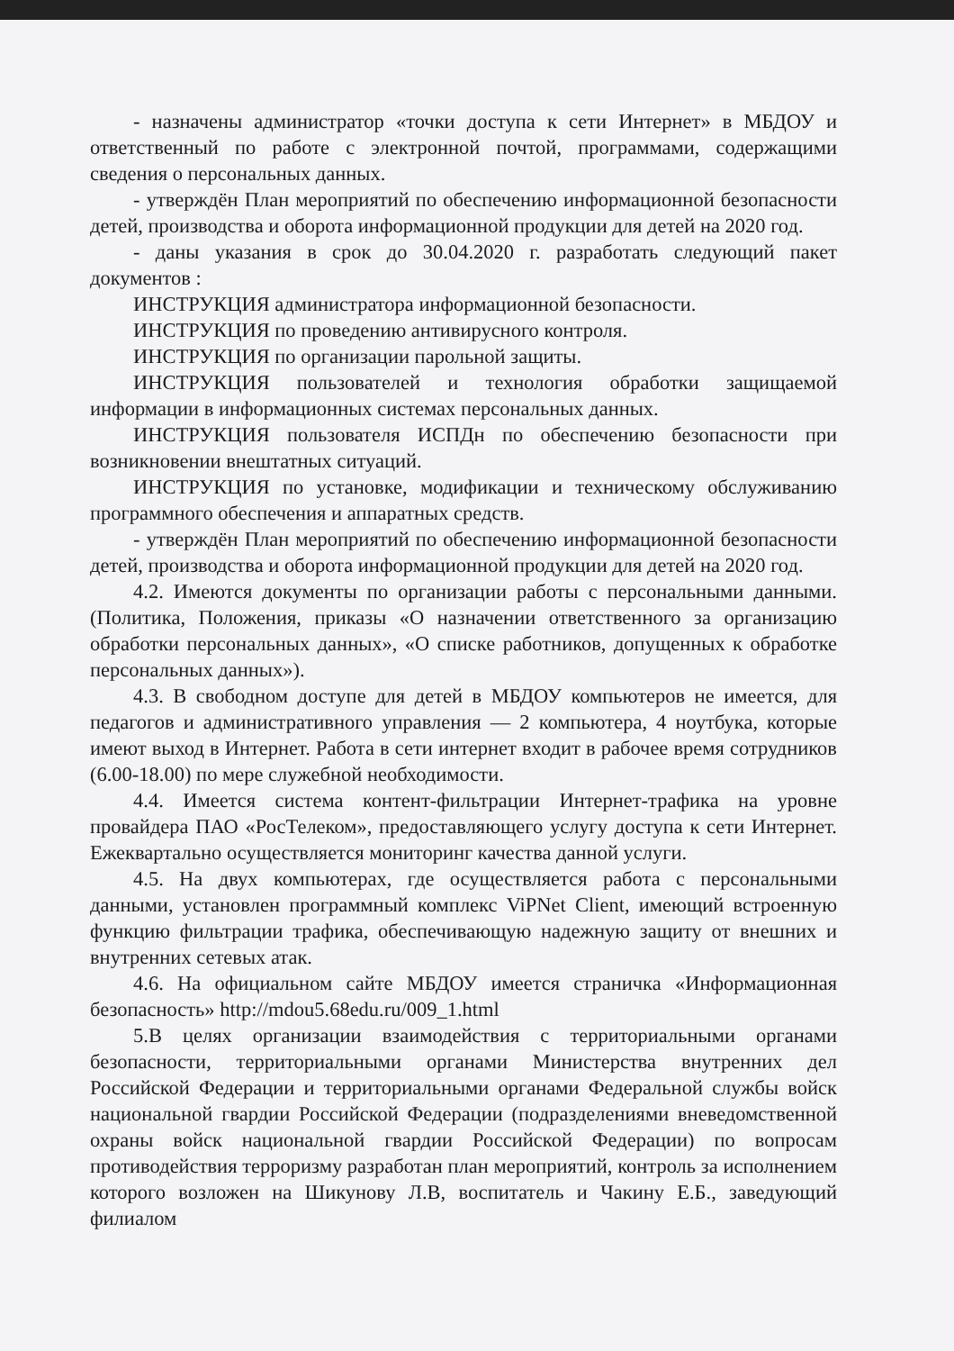- назначены администратор «точки доступа к сети Интернет» в МБДОУ и ответственный по работе с электронной почтой, программами, содержащими сведения о персональных данных.
- утверждён План мероприятий по обеспечению информационной безопасности детей, производства и оборота информационной продукции для детей на 2020 год.
- даны указания в срок до 30.04.2020 г. разработать следующий пакет документов :
ИНСТРУКЦИЯ администратора информационной безопасности.
ИНСТРУКЦИЯ по проведению антивирусного контроля.
ИНСТРУКЦИЯ по организации парольной защиты.
ИНСТРУКЦИЯ пользователей и технология обработки защищаемой информации в информационных системах персональных данных.
ИНСТРУКЦИЯ пользователя ИСПДн по обеспечению безопасности при возникновении внештатных ситуаций.
ИНСТРУКЦИЯ по установке, модификации и техническому обслуживанию программного обеспечения и аппаратных средств.
- утверждён План мероприятий по обеспечению информационной безопасности детей, производства и оборота информационной продукции для детей на 2020 год.
4.2. Имеются документы по организации работы с персональными данными. (Политика, Положения, приказы «О назначении ответственного за организацию обработки персональных данных», «О списке работников, допущенных к обработке персональных данных»).
4.3. В свободном доступе для детей в МБДОУ компьютеров не имеется, для педагогов и административного управления — 2 компьютера, 4 ноутбука, которые имеют выход в Интернет. Работа в сети интернет входит в рабочее время сотрудников (6.00-18.00) по мере служебной необходимости.
4.4. Имеется система контент-фильтрации Интернет-трафика на уровне провайдера ПАО «РосТелеком», предоставляющего услугу доступа к сети Интернет. Ежеквартально осуществляется мониторинг качества данной услуги.
4.5. На двух компьютерах, где осуществляется работа с персональными данными, установлен программный комплекс ViPNet Client, имеющий встроенную функцию фильтрации трафика, обеспечивающую надежную защиту от внешних и внутренних сетевых атак.
4.6. На официальном сайте МБДОУ имеется страничка «Информационная безопасность» http://mdou5.68edu.ru/009_1.html
5.В целях организации взаимодействия с территориальными органами безопасности, территориальными органами Министерства внутренних дел Российской Федерации и территориальными органами Федеральной службы войск национальной гвардии Российской Федерации (подразделениями вневедомственной охраны войск национальной гвардии Российской Федерации) по вопросам противодействия терроризму разработан план мероприятий, контроль за исполнением которого возложен на Шикунову Л.В, воспитатель и Чакину Е.Б., заведующий филиалом